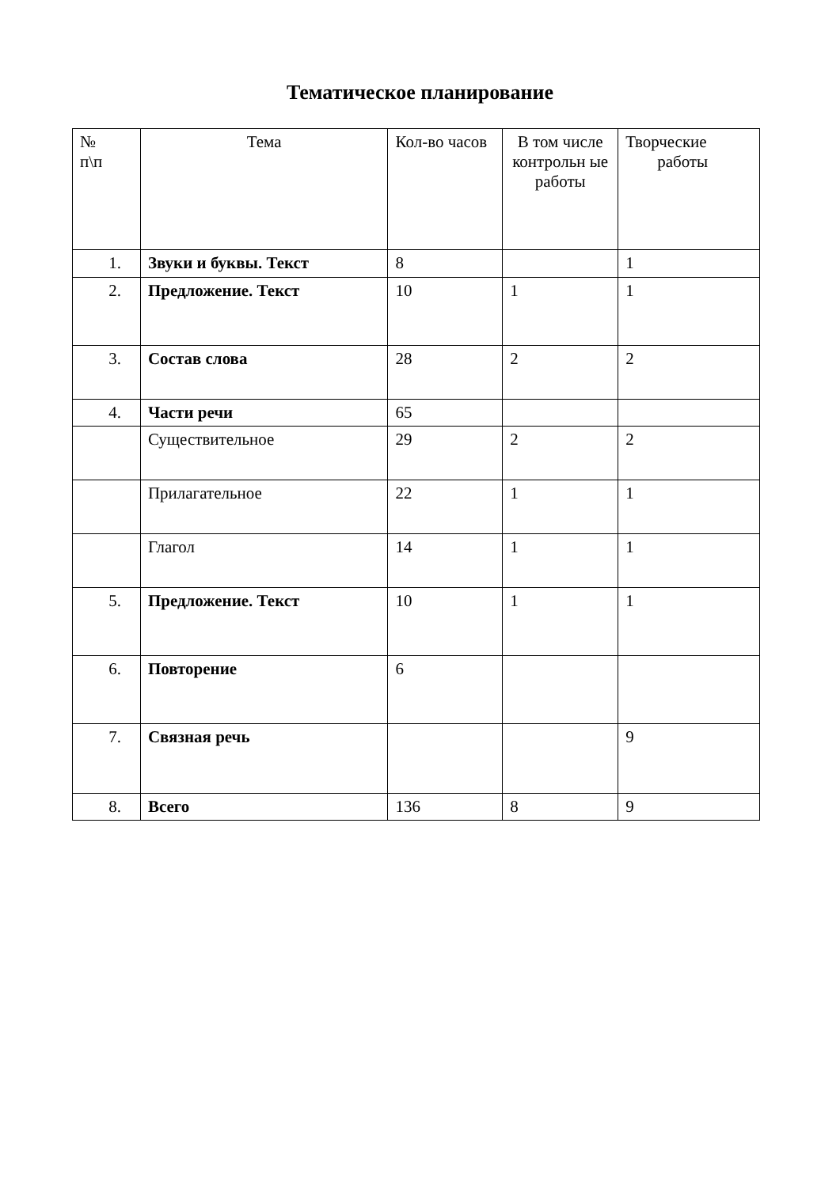Тематическое планирование
| № п\п | Тема | Кол-во часов | В том числе контрольн ые работы | Творческие работы |
| --- | --- | --- | --- | --- |
| 1. | Звуки и буквы. Текст | 8 | | 1 |
| 2. | Предложение. Текст | 10 | 1 | 1 |
| 3. | Состав слова | 28 | 2 | 2 |
| 4. | Части речи | 65 | | |
| | Существительное | 29 | 2 | 2 |
| | Прилагательное | 22 | 1 | 1 |
| | Глагол | 14 | 1 | 1 |
| 5. | Предложение. Текст | 10 | 1 | 1 |
| 6. | Повторение | 6 | | |
| 7. | Связная речь | | | 9 |
| 8. | Всего | 136 | 8 | 9 |